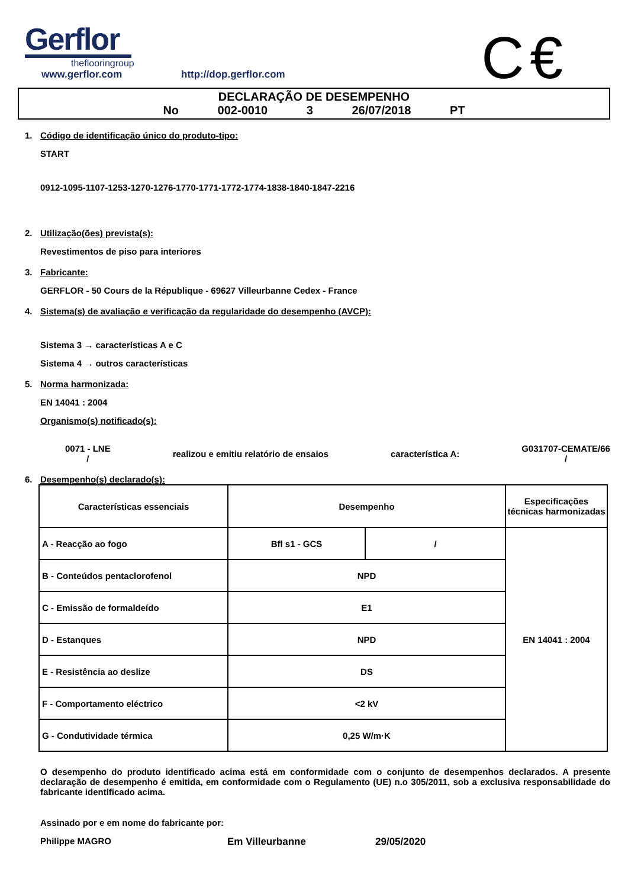Gerflor
theflooringroup
C€
www.gerflor.com http://dop.gerflor.com
DECLARAÇÃO DE DESEMPENHO
No 002-0010 3 26/07/2018 PT
1. Código de identificação único do produto-tipo:
START
0912-1095-1107-1253-1270-1276-1770-1771-1772-1774-1838-1840-1847-2216
2. Utilização(ões) prevista(s):
Revestimentos de piso para interiores
3. Fabricante:
GERFLOR - 50 Cours de la République - 69627 Villeurbanne Cedex - France
4. Sistema(s) de avaliação e verificação da regularidade do desempenho (AVCP):
Sistema 3 → características A e C
Sistema 4 → outros características
5. Norma harmonizada:
EN 14041 : 2004
Organismo(s) notificado(s):
0071 - LNE
/
realizou e emitiu relatório de ensaios
característica A:
G031707-CEMATE/66
/
6. Desempenho(s) declarado(s):
| Características essenciais | Desempenho | | Especificações técnicas harmonizadas |
| --- | --- | --- | --- |
| A - Reacção ao fogo | Bfl s1 - GCS | / | EN 14041 : 2004 |
| B - Conteúdos pentaclorofenol | NPD | | |
| C - Emissão de formaldeído | E1 | | |
| D - Estanques | NPD | | |
| E - Resistência ao deslize | DS | | |
| F - Comportamento eléctrico | <2 kV | | |
| G - Condutividade térmica | 0,25 W/m·K | | |
O desempenho do produto identificado acima está em conformidade com o conjunto de desempenhos declarados. A presente declaração de desempenho é emitida, em conformidade com o Regulamento (UE) n.o 305/2011, sob a exclusiva responsabilidade do fabricante identificado acima.
Assinado por e em nome do fabricante por:
Philippe MAGRO Em Villeurbanne 29/05/2020